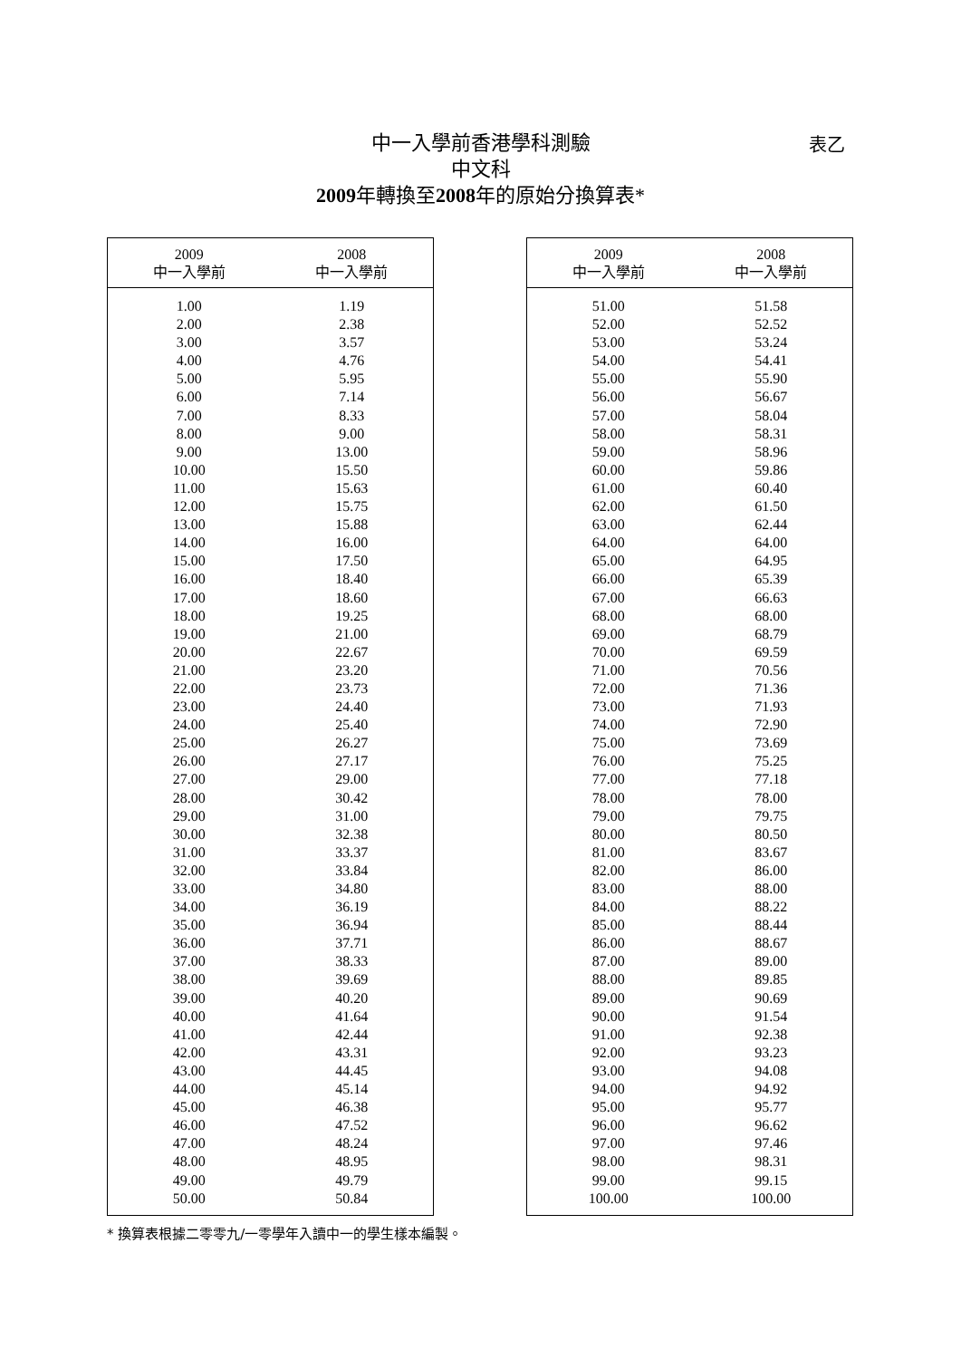中一入學前香港學科測驗
中文科
2009年轉換至2008年的原始分換算表*
表乙
| 2009 中一入學前 | 2008 中一入學前 |
| --- | --- |
| 1.00 | 1.19 |
| 2.00 | 2.38 |
| 3.00 | 3.57 |
| 4.00 | 4.76 |
| 5.00 | 5.95 |
| 6.00 | 7.14 |
| 7.00 | 8.33 |
| 8.00 | 9.00 |
| 9.00 | 13.00 |
| 10.00 | 15.50 |
| 11.00 | 15.63 |
| 12.00 | 15.75 |
| 13.00 | 15.88 |
| 14.00 | 16.00 |
| 15.00 | 17.50 |
| 16.00 | 18.40 |
| 17.00 | 18.60 |
| 18.00 | 19.25 |
| 19.00 | 21.00 |
| 20.00 | 22.67 |
| 21.00 | 23.20 |
| 22.00 | 23.73 |
| 23.00 | 24.40 |
| 24.00 | 25.40 |
| 25.00 | 26.27 |
| 26.00 | 27.17 |
| 27.00 | 29.00 |
| 28.00 | 30.42 |
| 29.00 | 31.00 |
| 30.00 | 32.38 |
| 31.00 | 33.37 |
| 32.00 | 33.84 |
| 33.00 | 34.80 |
| 34.00 | 36.19 |
| 35.00 | 36.94 |
| 36.00 | 37.71 |
| 37.00 | 38.33 |
| 38.00 | 39.69 |
| 39.00 | 40.20 |
| 40.00 | 41.64 |
| 41.00 | 42.44 |
| 42.00 | 43.31 |
| 43.00 | 44.45 |
| 44.00 | 45.14 |
| 45.00 | 46.38 |
| 46.00 | 47.52 |
| 47.00 | 48.24 |
| 48.00 | 48.95 |
| 49.00 | 49.79 |
| 50.00 | 50.84 |
| 2009 中一入學前 | 2008 中一入學前 |
| --- | --- |
| 51.00 | 51.58 |
| 52.00 | 52.52 |
| 53.00 | 53.24 |
| 54.00 | 54.41 |
| 55.00 | 55.90 |
| 56.00 | 56.67 |
| 57.00 | 58.04 |
| 58.00 | 58.31 |
| 59.00 | 58.96 |
| 60.00 | 59.86 |
| 61.00 | 60.40 |
| 62.00 | 61.50 |
| 63.00 | 62.44 |
| 64.00 | 64.00 |
| 65.00 | 64.95 |
| 66.00 | 65.39 |
| 67.00 | 66.63 |
| 68.00 | 68.00 |
| 69.00 | 68.79 |
| 70.00 | 69.59 |
| 71.00 | 70.56 |
| 72.00 | 71.36 |
| 73.00 | 71.93 |
| 74.00 | 72.90 |
| 75.00 | 73.69 |
| 76.00 | 75.25 |
| 77.00 | 77.18 |
| 78.00 | 78.00 |
| 79.00 | 79.75 |
| 80.00 | 80.50 |
| 81.00 | 83.67 |
| 82.00 | 86.00 |
| 83.00 | 88.00 |
| 84.00 | 88.22 |
| 85.00 | 88.44 |
| 86.00 | 88.67 |
| 87.00 | 89.00 |
| 88.00 | 89.85 |
| 89.00 | 90.69 |
| 90.00 | 91.54 |
| 91.00 | 92.38 |
| 92.00 | 93.23 |
| 93.00 | 94.08 |
| 94.00 | 94.92 |
| 95.00 | 95.77 |
| 96.00 | 96.62 |
| 97.00 | 97.46 |
| 98.00 | 98.31 |
| 99.00 | 99.15 |
| 100.00 | 100.00 |
* 換算表根據二零零九/一零學年入讀中一的學生樣本編製。